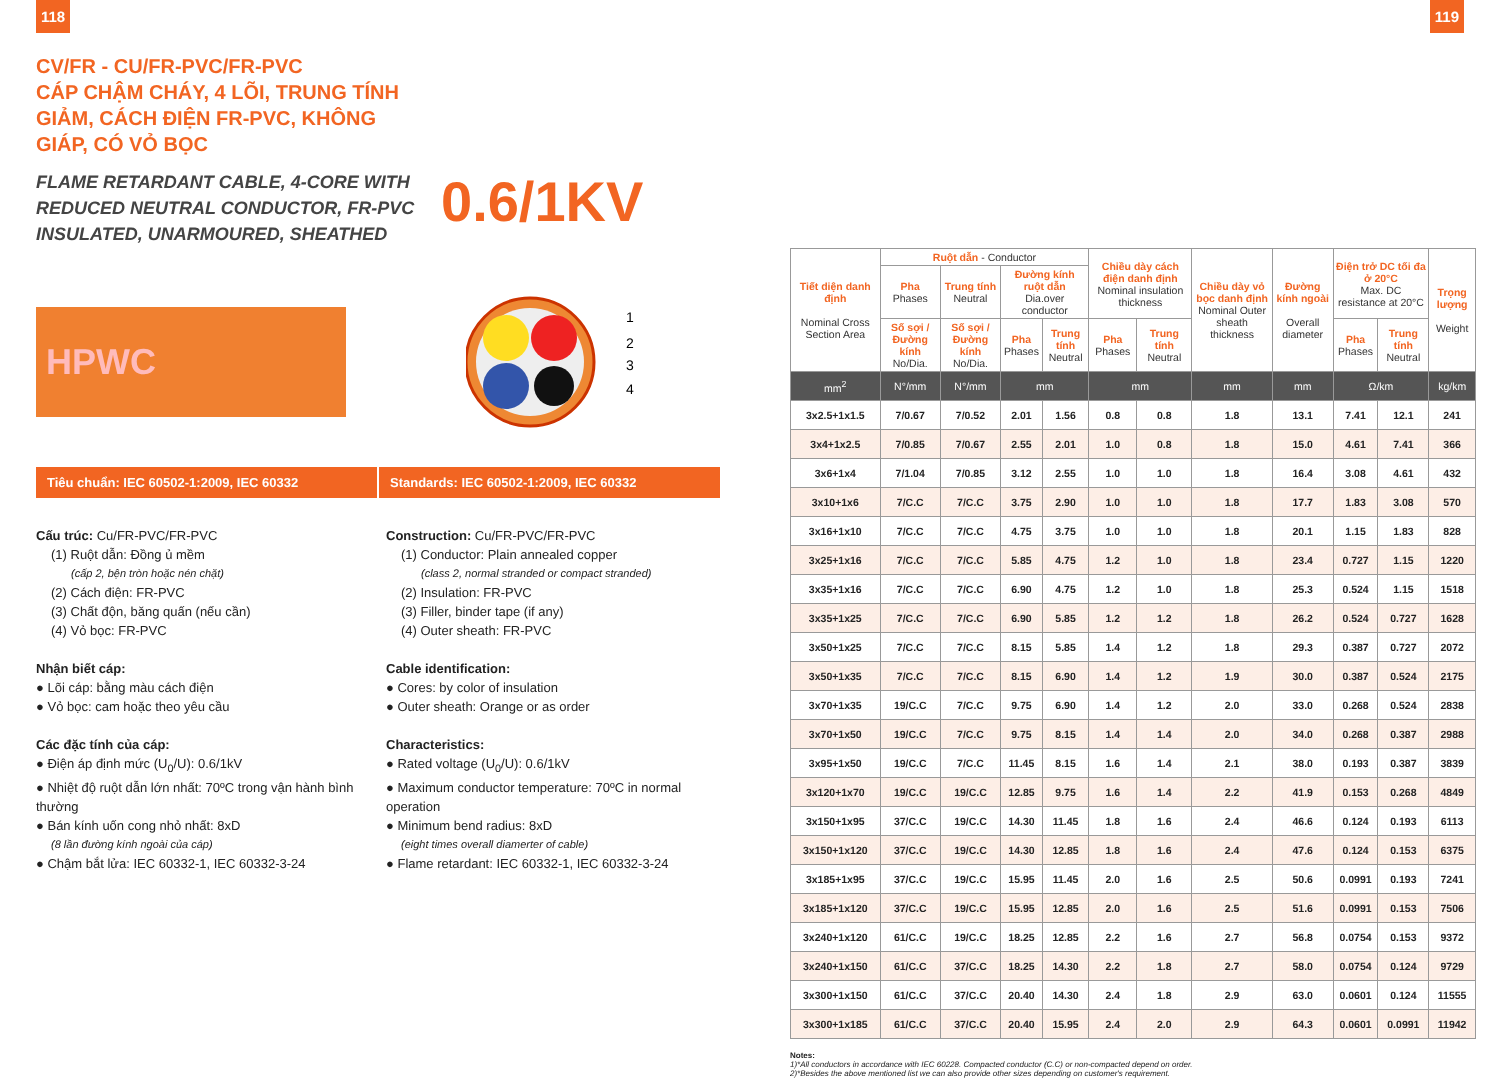118
CV/FR - CU/FR-PVC/FR-PVC
CÁP CHẬM CHÁY, 4 LÕI, TRUNG TÍNH GIẢM, CÁCH ĐIỆN FR-PVC, KHÔNG GIÁP, CÓ VỎ BỌC
FLAME RETARDANT CABLE, 4-CORE WITH REDUCED NEUTRAL CONDUCTOR, FR-PVC INSULATED, UNARMOURED, SHEATHED
0.6/1KV
HPWC
1
2
3
4
Tiêu chuẩn: IEC 60502-1:2009, IEC 60332
Standards: IEC 60502-1:2009, IEC 60332
Cấu trúc: Cu/FR-PVC/FR-PVC
(1) Ruột dẫn: Đồng ủ mềm
(cấp 2, bện tròn hoặc nén chặt)
(2) Cách điện: FR-PVC
(3) Chất độn, băng quấn (nếu cần)
(4) Vỏ bọc: FR-PVC
Nhận biết cáp:
● Lõi cáp: bằng màu cách điện
● Vỏ bọc: cam hoặc theo yêu cầu
Các đặc tính của cáp:
● Điện áp định mức (U<sub>0</sub>/U): 0.6/1kV
● Nhiệt độ ruột dẫn lớn nhất: 70ºC trong vận hành bình thường
● Bán kính uốn cong nhỏ nhất: 8xD
(8 lần đường kính ngoài của cáp)
● Chậm bắt lửa: IEC 60332-1, IEC 60332-3-24
Construction: Cu/FR-PVC/FR-PVC
(1) Conductor: Plain annealed copper
(class 2, normal stranded or compact stranded)
(2) Insulation: FR-PVC
(3) Filler, binder tape (if any)
(4) Outer sheath: FR-PVC
Cable identification:
● Cores: by color of insulation
● Outer sheath: Orange or as order
Characteristics:
● Rated voltage (U<sub>0</sub>/U): 0.6/1kV
● Maximum conductor temperature: 70ºC in normal operation
● Minimum bend radius: 8xD
(eight times overall diamerter of cable)
● Flame retardant: IEC 60332-1, IEC 60332-3-24
119
| Tiết diện danh định Nominal Cross Section Area | Ruột dẫn - Conductor | | | | Chiều dày cách điện danh định Nominal insulation thickness | | Chiều dày vỏ bọc danh định Nominal Outer sheath thickness | Đường kính ngoài Overall diameter | Điện trở DC tối đa ở 20°C Max. DC resistance at 20°C | | Trọng lượng Weight |
| --- | --- | --- | --- | --- | --- | --- | --- | --- | --- | --- | --- |
| | Pha Phases | Trung tính Neutral | Đường kính ruột dẫn Dia.over conductor | | | | | | | | |
| | Số sợi / Đường kính No/Dia. | Số sợi / Đường kính No/Dia. | Pha Phases | Trung tính Neutral | Pha Phases | Trung tính Neutral | | | Pha Phases | Trung tính Neutral | |
| mm<sup>2</sup> | N°/mm | N°/mm | mm | | mm | | mm | mm | Ω/km | | kg/km |
| 3x2.5+1x1.5 | 7/0.67 | 7/0.52 | 2.01 | 1.56 | 0.8 | 0.8 | 1.8 | 13.1 | 7.41 | 12.1 | 241 |
| 3x4+1x2.5 | 7/0.85 | 7/0.67 | 2.55 | 2.01 | 1.0 | 0.8 | 1.8 | 15.0 | 4.61 | 7.41 | 366 |
| 3x6+1x4 | 7/1.04 | 7/0.85 | 3.12 | 2.55 | 1.0 | 1.0 | 1.8 | 16.4 | 3.08 | 4.61 | 432 |
| 3x10+1x6 | 7/C.C | 7/C.C | 3.75 | 2.90 | 1.0 | 1.0 | 1.8 | 17.7 | 1.83 | 3.08 | 570 |
| 3x16+1x10 | 7/C.C | 7/C.C | 4.75 | 3.75 | 1.0 | 1.0 | 1.8 | 20.1 | 1.15 | 1.83 | 828 |
| 3x25+1x16 | 7/C.C | 7/C.C | 5.85 | 4.75 | 1.2 | 1.0 | 1.8 | 23.4 | 0.727 | 1.15 | 1220 |
| 3x35+1x16 | 7/C.C | 7/C.C | 6.90 | 4.75 | 1.2 | 1.0 | 1.8 | 25.3 | 0.524 | 1.15 | 1518 |
| 3x35+1x25 | 7/C.C | 7/C.C | 6.90 | 5.85 | 1.2 | 1.2 | 1.8 | 26.2 | 0.524 | 0.727 | 1628 |
| 3x50+1x25 | 7/C.C | 7/C.C | 8.15 | 5.85 | 1.4 | 1.2 | 1.8 | 29.3 | 0.387 | 0.727 | 2072 |
| 3x50+1x35 | 7/C.C | 7/C.C | 8.15 | 6.90 | 1.4 | 1.2 | 1.9 | 30.0 | 0.387 | 0.524 | 2175 |
| 3x70+1x35 | 19/C.C | 7/C.C | 9.75 | 6.90 | 1.4 | 1.2 | 2.0 | 33.0 | 0.268 | 0.524 | 2838 |
| 3x70+1x50 | 19/C.C | 7/C.C | 9.75 | 8.15 | 1.4 | 1.4 | 2.0 | 34.0 | 0.268 | 0.387 | 2988 |
| 3x95+1x50 | 19/C.C | 7/C.C | 11.45 | 8.15 | 1.6 | 1.4 | 2.1 | 38.0 | 0.193 | 0.387 | 3839 |
| 3x120+1x70 | 19/C.C | 19/C.C | 12.85 | 9.75 | 1.6 | 1.4 | 2.2 | 41.9 | 0.153 | 0.268 | 4849 |
| 3x150+1x95 | 37/C.C | 19/C.C | 14.30 | 11.45 | 1.8 | 1.6 | 2.4 | 46.6 | 0.124 | 0.193 | 6113 |
| 3x150+1x120 | 37/C.C | 19/C.C | 14.30 | 12.85 | 1.8 | 1.6 | 2.4 | 47.6 | 0.124 | 0.153 | 6375 |
| 3x185+1x95 | 37/C.C | 19/C.C | 15.95 | 11.45 | 2.0 | 1.6 | 2.5 | 50.6 | 0.0991 | 0.193 | 7241 |
| 3x185+1x120 | 37/C.C | 19/C.C | 15.95 | 12.85 | 2.0 | 1.6 | 2.5 | 51.6 | 0.0991 | 0.153 | 7506 |
| 3x240+1x120 | 61/C.C | 19/C.C | 18.25 | 12.85 | 2.2 | 1.6 | 2.7 | 56.8 | 0.0754 | 0.153 | 9372 |
| 3x240+1x150 | 61/C.C | 37/C.C | 18.25 | 14.30 | 2.2 | 1.8 | 2.7 | 58.0 | 0.0754 | 0.124 | 9729 |
| 3x300+1x150 | 61/C.C | 37/C.C | 20.40 | 14.30 | 2.4 | 1.8 | 2.9 | 63.0 | 0.0601 | 0.124 | 11555 |
| 3x300+1x185 | 61/C.C | 37/C.C | 20.40 | 15.95 | 2.4 | 2.0 | 2.9 | 64.3 | 0.0601 | 0.0991 | 11942 |
Notes:
1)*All conductors in accordance with IEC 60228. Compacted conductor (C.C) or non-compacted depend on order.
2)*Besides the above mentioned list we can also provide other sizes depending on customer's requirement.